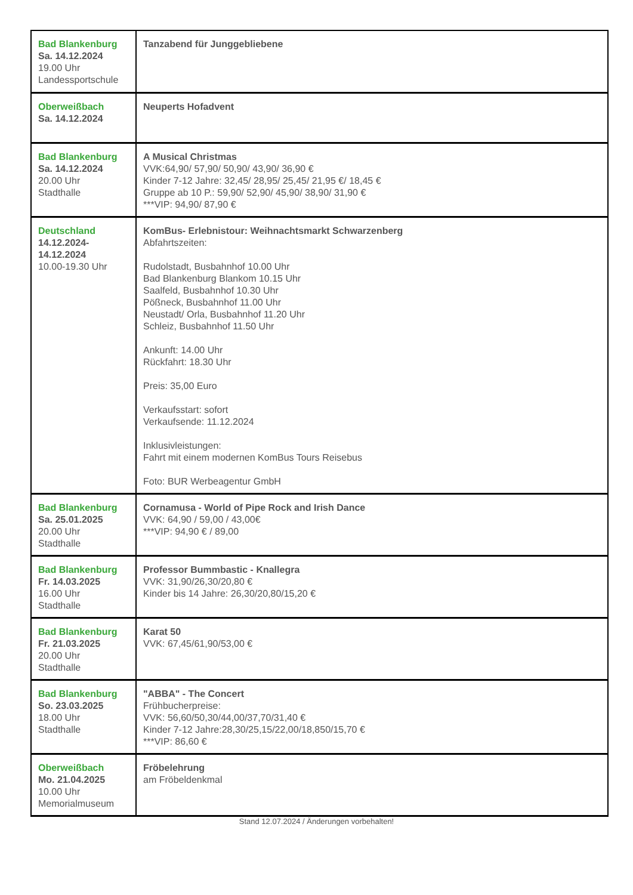| Bad Blankenburg Sa. 14.12.2024 19.00 Uhr Landessportschule | Tanzabend für Junggebliebene |
| Oberweißbach Sa. 14.12.2024 | Neuperts Hofadvent |
| Bad Blankenburg Sa. 14.12.2024 20.00 Uhr Stadthalle | A Musical Christmas VVK:64,90/ 57,90/ 50,90/ 43,90/ 36,90 € Kinder 7-12 Jahre: 32,45/ 28,95/ 25,45/ 21,95 €/ 18,45 € Gruppe ab 10 P.: 59,90/ 52,90/ 45,90/ 38,90/ 31,90 € ***VIP: 94,90/ 87,90 € |
| Deutschland 14.12.2024- 14.12.2024 10.00-19.30 Uhr | KomBus- Erlebnistour: Weihnachtsmarkt Schwarzenberg Abfahrtszeiten: Rudolstadt, Busbahnhof 10.00 Uhr Bad Blankenburg Blankom 10.15 Uhr Saalfeld, Busbahnhof 10.30 Uhr Pößneck, Busbahnhof 11.00 Uhr Neustadt/ Orla, Busbahnhof 11.20 Uhr Schleiz, Busbahnhof 11.50 Uhr Ankunft: 14.00 Uhr Rückfahrt: 18.30 Uhr Preis: 35,00 Euro Verkaufsstart: sofort Verkaufsende: 11.12.2024 Inklusivleistungen: Fahrt mit einem modernen KomBus Tours Reisebus Foto: BUR Werbeagentur GmbH |
| Bad Blankenburg Sa. 25.01.2025 20.00 Uhr Stadthalle | Cornamusa - World of Pipe Rock and Irish Dance VVK: 64,90 / 59,00 / 43,00€ ***VIP: 94,90 € / 89,00 |
| Bad Blankenburg Fr. 14.03.2025 16.00 Uhr Stadthalle | Professor Bummbastic - Knallegra VVK: 31,90/26,30/20,80 € Kinder bis 14 Jahre: 26,30/20,80/15,20 € |
| Bad Blankenburg Fr. 21.03.2025 20.00 Uhr Stadthalle | Karat 50 VVK: 67,45/61,90/53,00 € |
| Bad Blankenburg So. 23.03.2025 18.00 Uhr Stadthalle | "ABBA" - The Concert Frühbucherpreise: VVK: 56,60/50,30/44,00/37,70/31,40 € Kinder 7-12 Jahre:28,30/25,15/22,00/18,850/15,70 € ***VIP: 86,60 € |
| Oberweißbach Mo. 21.04.2025 10.00 Uhr Memorialmuseum | Fröbelehrung am Fröbeldenkmal |
Stand 12.07.2024 / Änderungen vorbehalten!